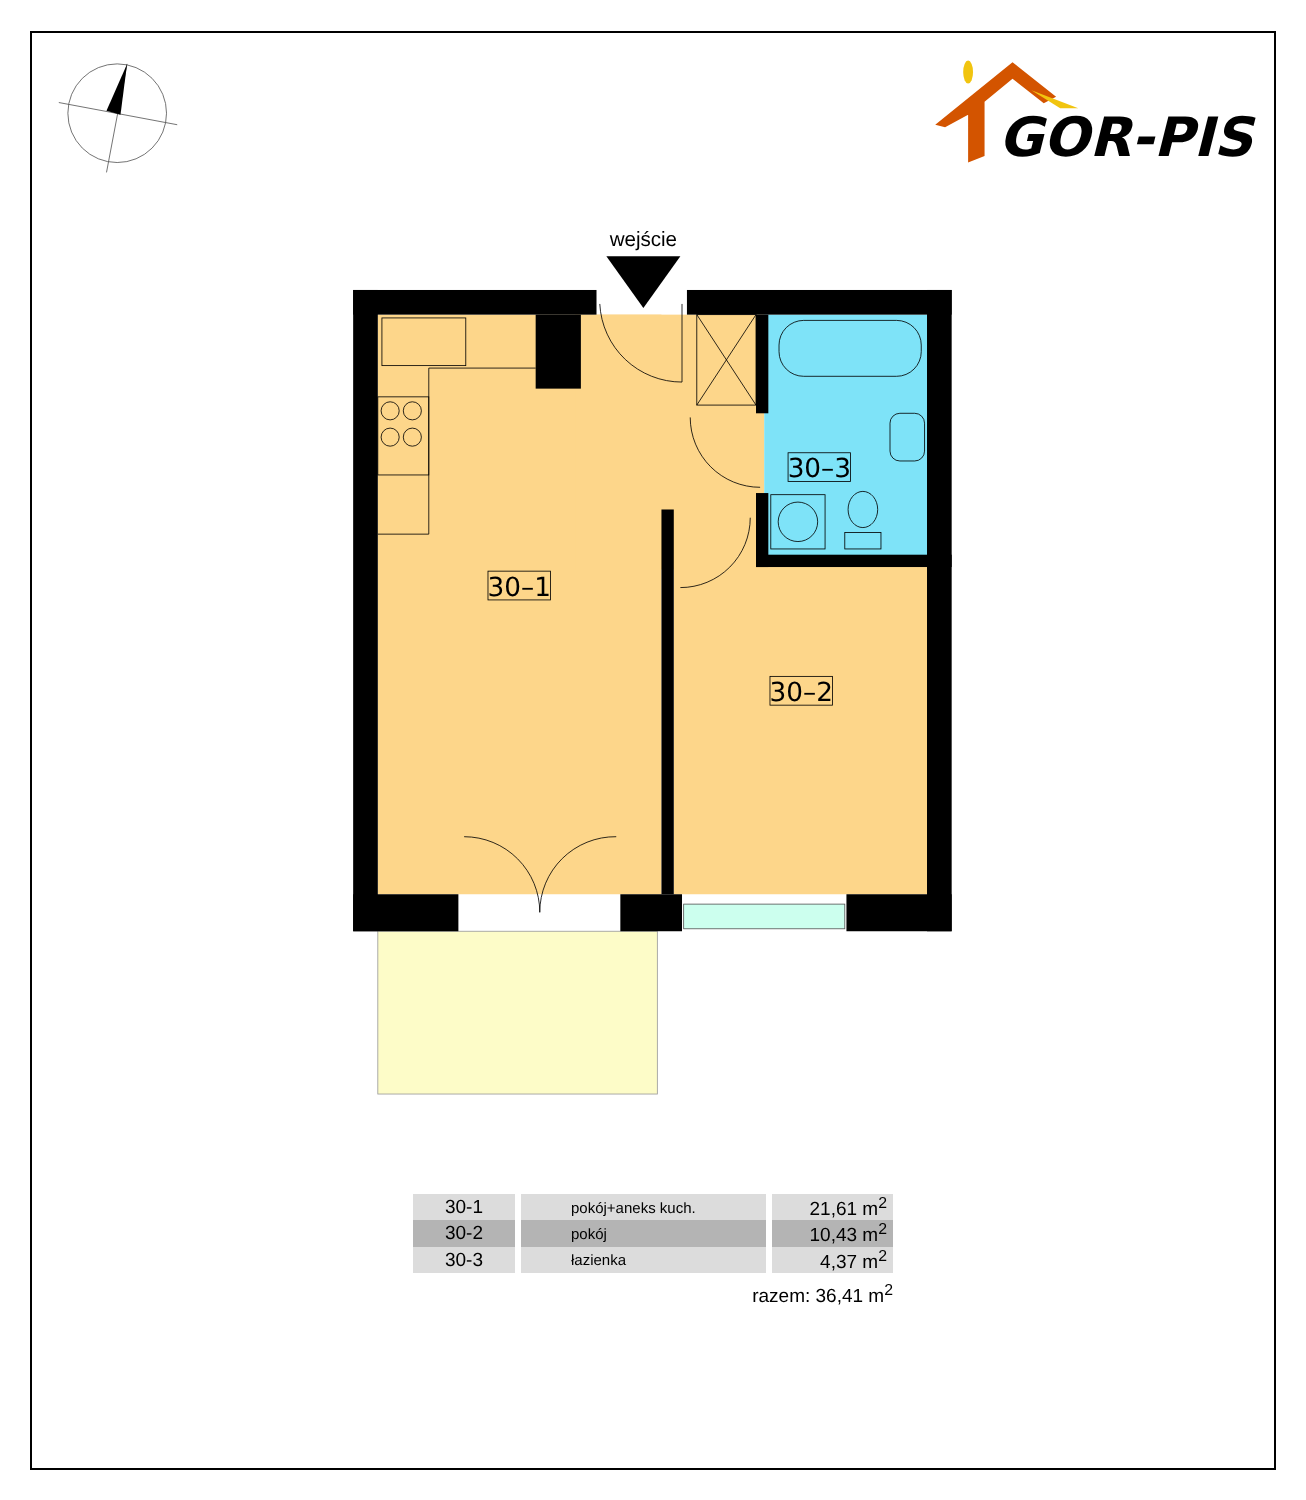GOR-PIS
wejście
30–1
30–2
30–3
| 30-1 | pokój+aneks kuch. | 21,61 m<sup>2</sup> |
| 30-2 | pokój | 10,43 m<sup>2</sup> |
| 30-3 | łazienka | 4,37 m<sup>2</sup> |
razem: 36,41 m<sup>2</sup>